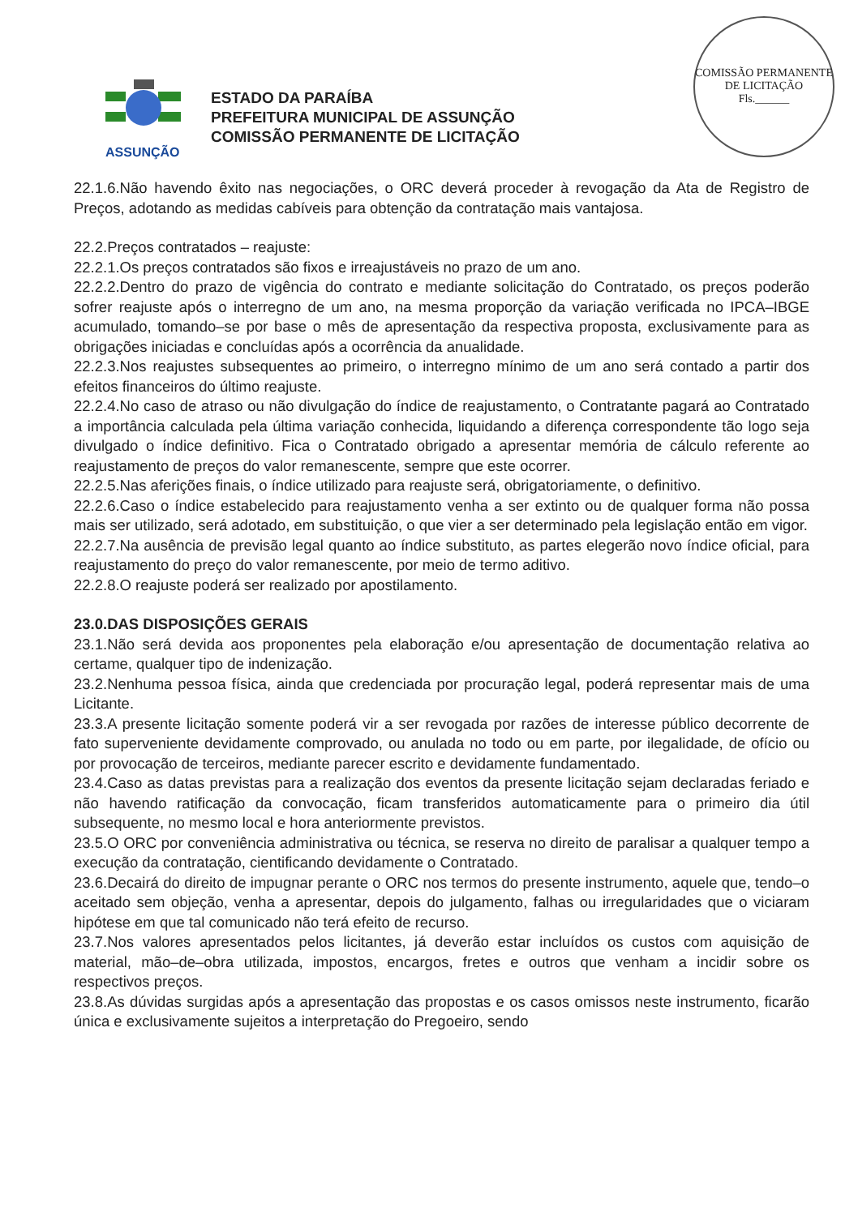COMISSÃO PERMANENTE DE LICITAÇÃO
Fls.______
ASSUNÇÃO
ESTADO DA PARAÍBA
PREFEITURA MUNICIPAL DE ASSUNÇÃO
COMISSÃO PERMANENTE DE LICITAÇÃO
22.1.6.Não havendo êxito nas negociações, o ORC deverá proceder à revogação da Ata de Registro de Preços, adotando as medidas cabíveis para obtenção da contratação mais vantajosa.
22.2.Preços contratados – reajuste:
22.2.1.Os preços contratados são fixos e irreajustáveis no prazo de um ano.
22.2.2.Dentro do prazo de vigência do contrato e mediante solicitação do Contratado, os preços poderão sofrer reajuste após o interregno de um ano, na mesma proporção da variação verificada no IPCA–IBGE acumulado, tomando–se por base o mês de apresentação da respectiva proposta, exclusivamente para as obrigações iniciadas e concluídas após a ocorrência da anualidade.
22.2.3.Nos reajustes subsequentes ao primeiro, o interregno mínimo de um ano será contado a partir dos efeitos financeiros do último reajuste.
22.2.4.No caso de atraso ou não divulgação do índice de reajustamento, o Contratante pagará ao Contratado a importância calculada pela última variação conhecida, liquidando a diferença correspondente tão logo seja divulgado o índice definitivo. Fica o Contratado obrigado a apresentar memória de cálculo referente ao reajustamento de preços do valor remanescente, sempre que este ocorrer.
22.2.5.Nas aferições finais, o índice utilizado para reajuste será, obrigatoriamente, o definitivo.
22.2.6.Caso o índice estabelecido para reajustamento venha a ser extinto ou de qualquer forma não possa mais ser utilizado, será adotado, em substituição, o que vier a ser determinado pela legislação então em vigor.
22.2.7.Na ausência de previsão legal quanto ao índice substituto, as partes elegerão novo índice oficial, para reajustamento do preço do valor remanescente, por meio de termo aditivo.
22.2.8.O reajuste poderá ser realizado por apostilamento.
23.0.DAS DISPOSIÇÕES GERAIS
23.1.Não será devida aos proponentes pela elaboração e/ou apresentação de documentação relativa ao certame, qualquer tipo de indenização.
23.2.Nenhuma pessoa física, ainda que credenciada por procuração legal, poderá representar mais de uma Licitante.
23.3.A presente licitação somente poderá vir a ser revogada por razões de interesse público decorrente de fato superveniente devidamente comprovado, ou anulada no todo ou em parte, por ilegalidade, de ofício ou por provocação de terceiros, mediante parecer escrito e devidamente fundamentado.
23.4.Caso as datas previstas para a realização dos eventos da presente licitação sejam declaradas feriado e não havendo ratificação da convocação, ficam transferidos automaticamente para o primeiro dia útil subsequente, no mesmo local e hora anteriormente previstos.
23.5.O ORC por conveniência administrativa ou técnica, se reserva no direito de paralisar a qualquer tempo a execução da contratação, cientificando devidamente o Contratado.
23.6.Decairá do direito de impugnar perante o ORC nos termos do presente instrumento, aquele que, tendo–o aceitado sem objeção, venha a apresentar, depois do julgamento, falhas ou irregularidades que o viciaram hipótese em que tal comunicado não terá efeito de recurso.
23.7.Nos valores apresentados pelos licitantes, já deverão estar incluídos os custos com aquisição de material, mão–de–obra utilizada, impostos, encargos, fretes e outros que venham a incidir sobre os respectivos preços.
23.8.As dúvidas surgidas após a apresentação das propostas e os casos omissos neste instrumento, ficarão única e exclusivamente sujeitos a interpretação do Pregoeiro, sendo